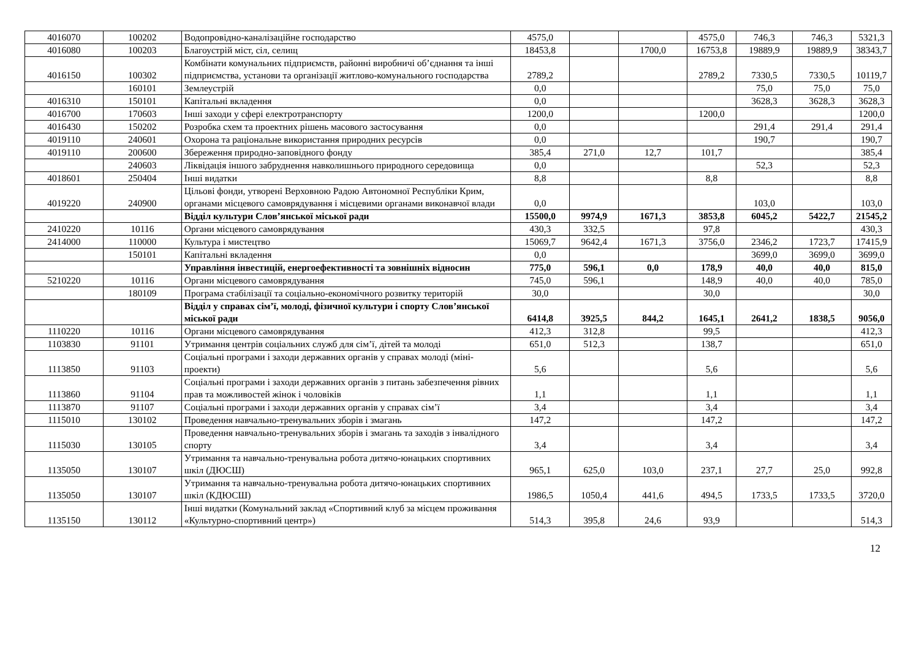| 4016070 | 100202 | Водопровідно-каналізаційне господарство | 4575,0 | | | 4575,0 | 746,3 | 746,3 | 5321,3 |
| 4016080 | 100203 | Благоустрій міст, сіл, селищ | 18453,8 | | 1700,0 | 16753,8 | 19889,9 | 19889,9 | 38343,7 |
| 4016150 | 100302 | Комбінати комунальних підприємств, районні виробничі об’єднання та інші підприємства, установи та організації житлово-комунального господарства | 2789,2 | | | 2789,2 | 7330,5 | 7330,5 | 10119,7 |
| | 160101 | Землеустрій | 0,0 | | | | 75,0 | 75,0 | 75,0 |
| 4016310 | 150101 | Капітальні вкладення | 0,0 | | | | 3628,3 | 3628,3 | 3628,3 |
| 4016700 | 170603 | Інші заходи у сфері електротранспорту | 1200,0 | | | 1200,0 | | | 1200,0 |
| 4016430 | 150202 | Розробка схем та проектних рішень масового застосування | 0,0 | | | | 291,4 | 291,4 | 291,4 |
| 4019110 | 240601 | Охорона та раціональне використання природних ресурсів | 0,0 | | | | 190,7 | | 190,7 |
| 4019110 | 200600 | Збереження природно-заповідного фонду | 385,4 | 271,0 | 12,7 | 101,7 | | | 385,4 |
| | 240603 | Ліквідація іншого забруднення навколишнього природного середовища | 0,0 | | | | 52,3 | | 52,3 |
| 4018601 | 250404 | Інші видатки | 8,8 | | | 8,8 | | | 8,8 |
| 4019220 | 240900 | Цільові фонди, утворені Верховною Радою Автономної Республіки Крим, органами місцевого самоврядування і місцевими органами виконавчої влади | 0,0 | | | | 103,0 | | 103,0 |
| | | Відділ культури Слов’янської міської ради | 15500,0 | 9974,9 | 1671,3 | 3853,8 | 6045,2 | 5422,7 | 21545,2 |
| 2410220 | 10116 | Органи місцевого самоврядування | 430,3 | 332,5 | | 97,8 | | | 430,3 |
| 2414000 | 110000 | Культура і мистецтво | 15069,7 | 9642,4 | 1671,3 | 3756,0 | 2346,2 | 1723,7 | 17415,9 |
| | 150101 | Капітальні вкладення | 0,0 | | | | 3699,0 | 3699,0 | 3699,0 |
| | | Управління інвестицій, енергоефективності та зовнішніх відносин | 775,0 | 596,1 | 0,0 | 178,9 | 40,0 | 40,0 | 815,0 |
| 5210220 | 10116 | Органи місцевого самоврядування | 745,0 | 596,1 | | 148,9 | 40,0 | 40,0 | 785,0 |
| | 180109 | Програма стабілізації та соціально-економічного розвитку територій | 30,0 | | | 30,0 | | | 30,0 |
| | | Відділ у справах сім’ї, молоді, фізичної культури і спорту Слов’янської міської ради | 6414,8 | 3925,5 | 844,2 | 1645,1 | 2641,2 | 1838,5 | 9056,0 |
| 1110220 | 10116 | Органи місцевого самоврядування | 412,3 | 312,8 | | 99,5 | | | 412,3 |
| 1103830 | 91101 | Утримання центрів соціальних служб для сім’ї, дітей та молоді | 651,0 | 512,3 | | 138,7 | | | 651,0 |
| 1113850 | 91103 | Соціальні програми і заходи державних органів у справах молоді (міні-проекти) | 5,6 | | | 5,6 | | | 5,6 |
| 1113860 | 91104 | Соціальні програми і заходи державних органів з питань забезпечення рівних прав та можливостей жінок і чоловіків | 1,1 | | | 1,1 | | | 1,1 |
| 1113870 | 91107 | Соціальні програми і заходи державних органів у справах сім’ї | 3,4 | | | 3,4 | | | 3,4 |
| 1115010 | 130102 | Проведення навчально-тренувальних зборів і змагань | 147,2 | | | 147,2 | | | 147,2 |
| 1115030 | 130105 | Проведення навчально-тренувальних зборів і змагань та заходів з інвалідного спорту | 3,4 | | | 3,4 | | | 3,4 |
| 1135050 | 130107 | Утримання та навчально-тренувальна робота дитячо-юнацьких спортивних шкіл (ДЮСШ) | 965,1 | 625,0 | 103,0 | 237,1 | 27,7 | 25,0 | 992,8 |
| 1135050 | 130107 | Утримання та навчально-тренувальна робота дитячо-юнацьких спортивних шкіл (КДЮСШ) | 1986,5 | 1050,4 | 441,6 | 494,5 | 1733,5 | 1733,5 | 3720,0 |
| 1135150 | 130112 | Інші видатки (Комунальний заклад «Спортивний клуб за місцем проживання «Культурно-спортивний центр») | 514,3 | 395,8 | 24,6 | 93,9 | | | 514,3 |
12